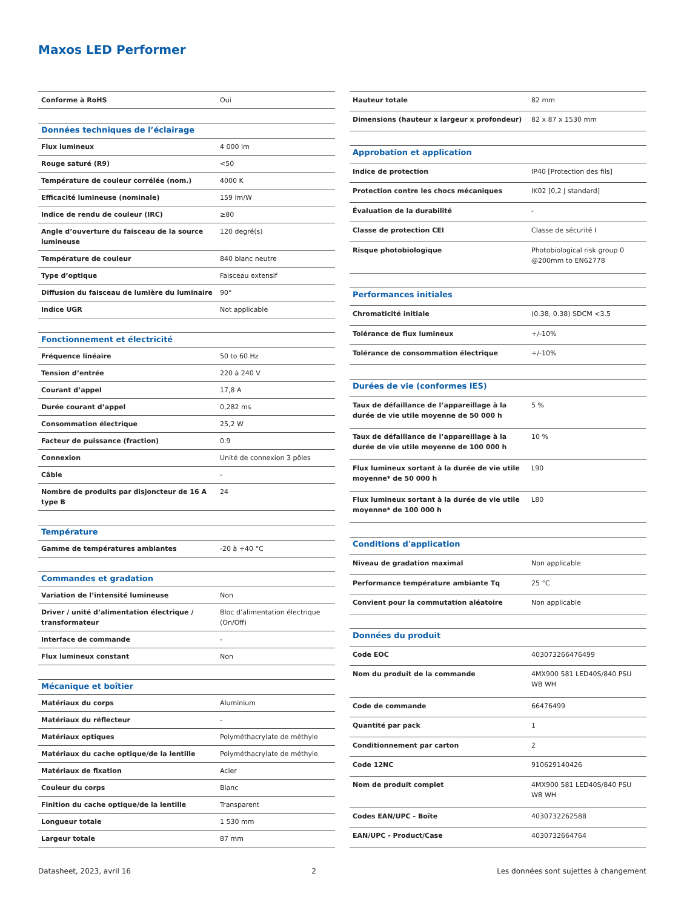Maxos LED Performer
| Conforme à RoHS | Oui |
| Données techniques de l’éclairage | |
| Flux lumineux | 4 000 lm |
| Rouge saturé (R9) | <50 |
| Température de couleur corrélée (nom.) | 4000 K |
| Efficacité lumineuse (nominale) | 159 lm/W |
| Indice de rendu de couleur (IRC) | ≥80 |
| Angle d’ouverture du faisceau de la source lumineuse | 120 degré(s) |
| Température de couleur | 840 blanc neutre |
| Type d’optique | Faisceau extensif |
| Diffusion du faisceau de lumière du luminaire | 90° |
| Indice UGR | Not applicable |
| Fonctionnement et électricité | |
| Fréquence linéaire | 50 to 60 Hz |
| Tension d’entrée | 220 à 240 V |
| Courant d’appel | 17,8 A |
| Durée courant d’appel | 0,282 ms |
| Consommation électrique | 25,2 W |
| Facteur de puissance (fraction) | 0.9 |
| Connexion | Unité de connexion 3 pôles |
| Câble | - |
| Nombre de produits par disjoncteur de 16 A type B | 24 |
| Température | |
| Gamme de températures ambiantes | -20 à +40 °C |
| Commandes et gradation | |
| Variation de l’intensité lumineuse | Non |
| Driver / unité d’alimentation électrique / transformateur | Bloc d’alimentation électrique (On/Off) |
| Interface de commande | - |
| Flux lumineux constant | Non |
| Mécanique et boîtier | |
| Matériaux du corps | Aluminium |
| Matériaux du réflecteur | - |
| Matériaux optiques | Polyméthacrylate de méthyle |
| Matériaux du cache optique/de la lentille | Polyméthacrylate de méthyle |
| Matériaux de fixation | Acier |
| Couleur du corps | Blanc |
| Finition du cache optique/de la lentille | Transparent |
| Longueur totale | 1 530 mm |
| Largeur totale | 87 mm |
| Hauteur totale | 82 mm |
| Dimensions (hauteur x largeur x profondeur) | 82 x 87 x 1530 mm |
| Approbation et application | |
| Indice de protection | IP40 [Protection des fils] |
| Protection contre les chocs mécaniques | IK02 [0,2 J standard] |
| Évaluation de la durabilité | - |
| Classe de protection CEI | Classe de sécurité I |
| Risque photobiologique | Photobiological risk group 0 @200mm to EN62778 |
| Performances initiales | |
| Chromaticité initiale | (0.38, 0.38) SDCM <3.5 |
| Tolérance de flux lumineux | +/-10% |
| Tolérance de consommation électrique | +/-10% |
| Durées de vie (conformes IES) | |
| Taux de défaillance de l’appareillage à la durée de vie utile moyenne de 50 000 h | 5 % |
| Taux de défaillance de l’appareillage à la durée de vie utile moyenne de 100 000 h | 10 % |
| Flux lumineux sortant à la durée de vie utile moyenne* de 50 000 h | L90 |
| Flux lumineux sortant à la durée de vie utile moyenne* de 100 000 h | L80 |
| Conditions d'application | |
| Niveau de gradation maximal | Non applicable |
| Performance température ambiante Tq | 25 °C |
| Convient pour la commutation aléatoire | Non applicable |
| Données du produit | |
| Code EOC | 403073266476499 |
| Nom du produit de la commande | 4MX900 581 LED40S/840 PSU WB WH |
| Code de commande | 66476499 |
| Quantité par pack | 1 |
| Conditionnement par carton | 2 |
| Code 12NC | 910629140426 |
| Nom de produit complet | 4MX900 581 LED40S/840 PSU WB WH |
| Codes EAN/UPC - Boîte | 4030732262588 |
| EAN/UPC - Product/Case | 4030732664764 |
Datasheet, 2023, avril 16 2 Les données sont sujettes à changement